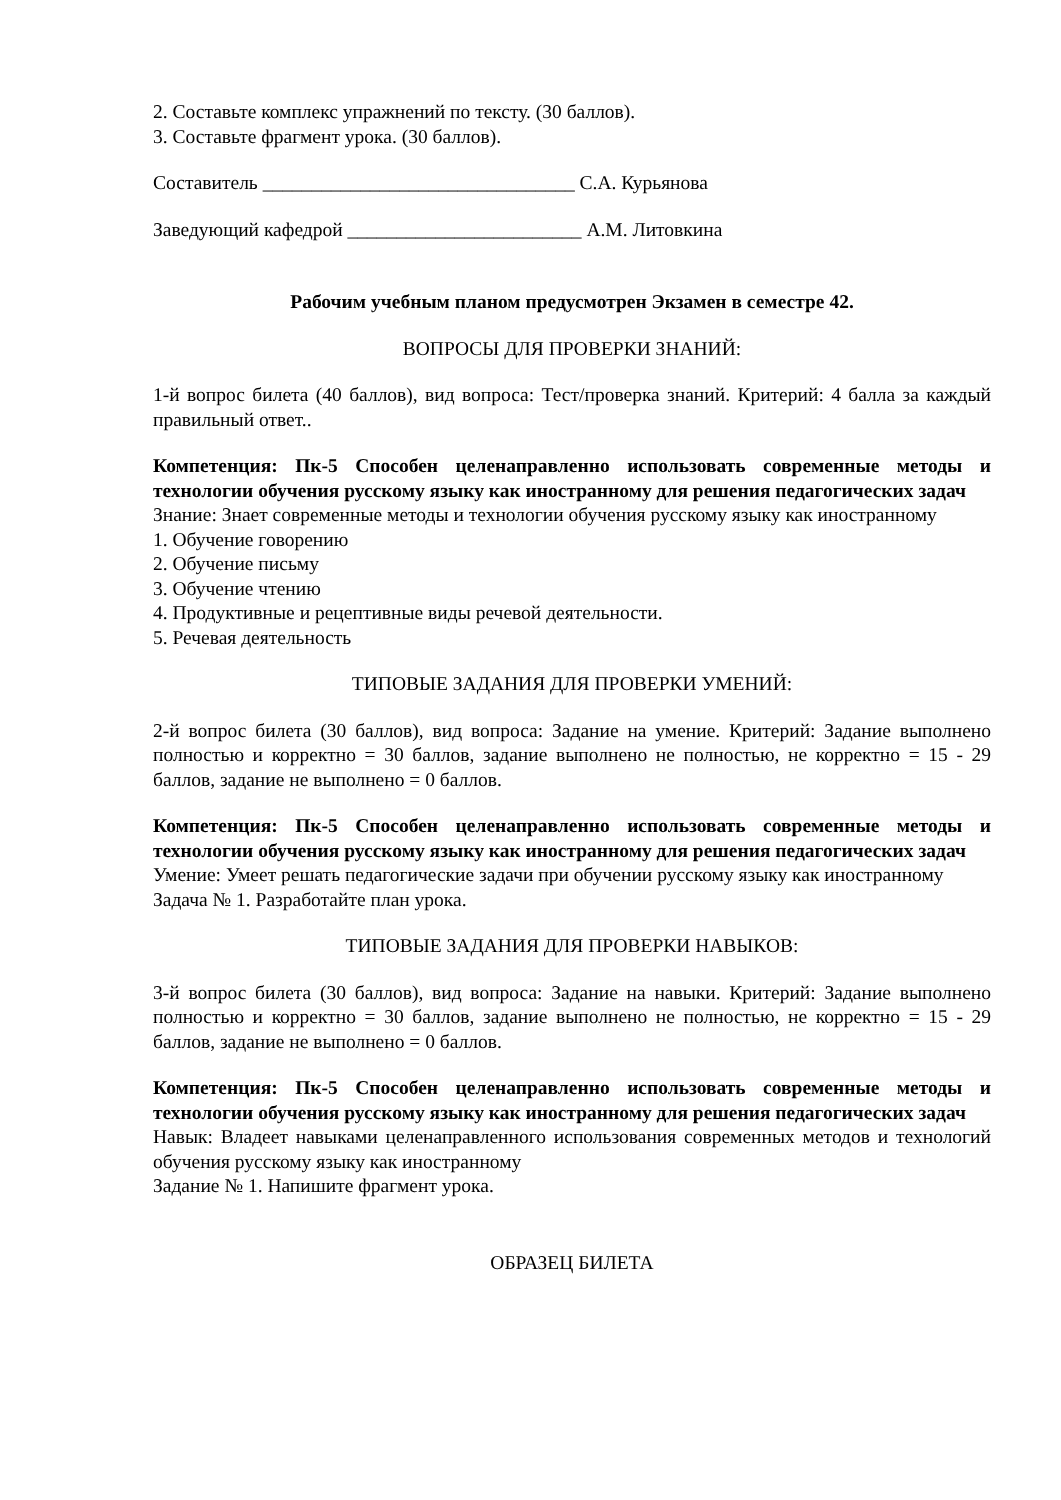2. Составьте комплекс упражнений по тексту. (30 баллов).
3. Составьте фрагмент урока. (30 баллов).
Составитель ________________________________ С.А. Курьянова
Заведующий кафедрой ________________________ А.М. Литовкина
Рабочим учебным планом предусмотрен Экзамен в семестре 42.
ВОПРОСЫ ДЛЯ ПРОВЕРКИ ЗНАНИЙ:
1-й вопрос билета (40 баллов), вид вопроса: Тест/проверка знаний. Критерий: 4 балла за каждый правильный ответ..
Компетенция: Пк-5 Способен целенаправленно использовать современные методы и технологии обучения русскому языку как иностранному для решения педагогических задач
Знание: Знает современные методы и технологии обучения русскому языку как иностранному
1. Обучение говорению
2. Обучение письму
3. Обучение чтению
4. Продуктивные и рецептивные виды речевой деятельности.
5. Речевая деятельность
ТИПОВЫЕ ЗАДАНИЯ ДЛЯ ПРОВЕРКИ УМЕНИЙ:
2-й вопрос билета (30 баллов), вид вопроса: Задание на умение. Критерий: Задание выполнено полностью и корректно = 30 баллов, задание выполнено не полностью, не корректно = 15 - 29 баллов, задание не выполнено = 0 баллов.
Компетенция: Пк-5 Способен целенаправленно использовать современные методы и технологии обучения русскому языку как иностранному для решения педагогических задач
Умение: Умеет решать педагогические задачи при обучении русскому языку как иностранному
Задача № 1. Разработайте план урока.
ТИПОВЫЕ ЗАДАНИЯ ДЛЯ ПРОВЕРКИ НАВЫКОВ:
3-й вопрос билета (30 баллов), вид вопроса: Задание на навыки. Критерий: Задание выполнено полностью и корректно = 30 баллов, задание выполнено не полностью, не корректно = 15 - 29 баллов, задание не выполнено = 0 баллов.
Компетенция: Пк-5 Способен целенаправленно использовать современные методы и технологии обучения русскому языку как иностранному для решения педагогических задач
Навык: Владеет навыками целенаправленного использования современных методов и технологий обучения русскому языку как иностранному
Задание № 1. Напишите фрагмент урока.
ОБРАЗЕЦ БИЛЕТА